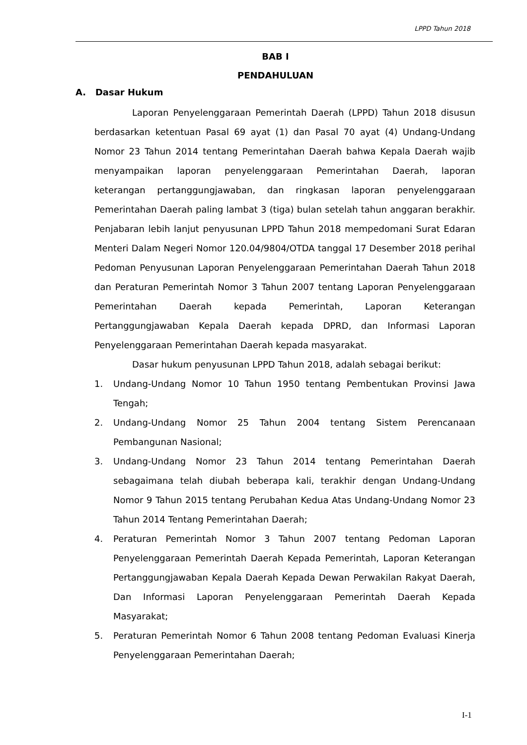LPPD Tahun 2018
BAB I
PENDAHULUAN
A. Dasar Hukum
Laporan Penyelenggaraan Pemerintah Daerah (LPPD) Tahun 2018 disusun berdasarkan ketentuan Pasal 69 ayat (1) dan Pasal 70 ayat (4) Undang-Undang Nomor 23 Tahun 2014 tentang Pemerintahan Daerah bahwa Kepala Daerah wajib menyampaikan laporan penyelenggaraan Pemerintahan Daerah, laporan keterangan pertanggungjawaban, dan ringkasan laporan penyelenggaraan Pemerintahan Daerah paling lambat 3 (tiga) bulan setelah tahun anggaran berakhir. Penjabaran lebih lanjut penyusunan LPPD Tahun 2018 mempedomani Surat Edaran Menteri Dalam Negeri Nomor 120.04/9804/OTDA tanggal 17 Desember 2018 perihal Pedoman Penyusunan Laporan Penyelenggaraan Pemerintahan Daerah Tahun 2018 dan Peraturan Pemerintah Nomor 3 Tahun 2007 tentang Laporan Penyelenggaraan Pemerintahan Daerah kepada Pemerintah, Laporan Keterangan Pertanggungjawaban Kepala Daerah kepada DPRD, dan Informasi Laporan Penyelenggaraan Pemerintahan Daerah kepada masyarakat.
Dasar hukum penyusunan LPPD Tahun 2018, adalah sebagai berikut:
1. Undang-Undang Nomor 10 Tahun 1950 tentang Pembentukan Provinsi Jawa Tengah;
2. Undang-Undang Nomor 25 Tahun 2004 tentang Sistem Perencanaan Pembangunan Nasional;
3. Undang-Undang Nomor 23 Tahun 2014 tentang Pemerintahan Daerah sebagaimana telah diubah beberapa kali, terakhir dengan Undang-Undang Nomor 9 Tahun 2015 tentang Perubahan Kedua Atas Undang-Undang Nomor 23 Tahun 2014 Tentang Pemerintahan Daerah;
4. Peraturan Pemerintah Nomor 3 Tahun 2007 tentang Pedoman Laporan Penyelenggaraan Pemerintah Daerah Kepada Pemerintah, Laporan Keterangan Pertanggungjawaban Kepala Daerah Kepada Dewan Perwakilan Rakyat Daerah, Dan Informasi Laporan Penyelenggaraan Pemerintah Daerah Kepada Masyarakat;
5. Peraturan Pemerintah Nomor 6 Tahun 2008 tentang Pedoman Evaluasi Kinerja Penyelenggaraan Pemerintahan Daerah;
I-1